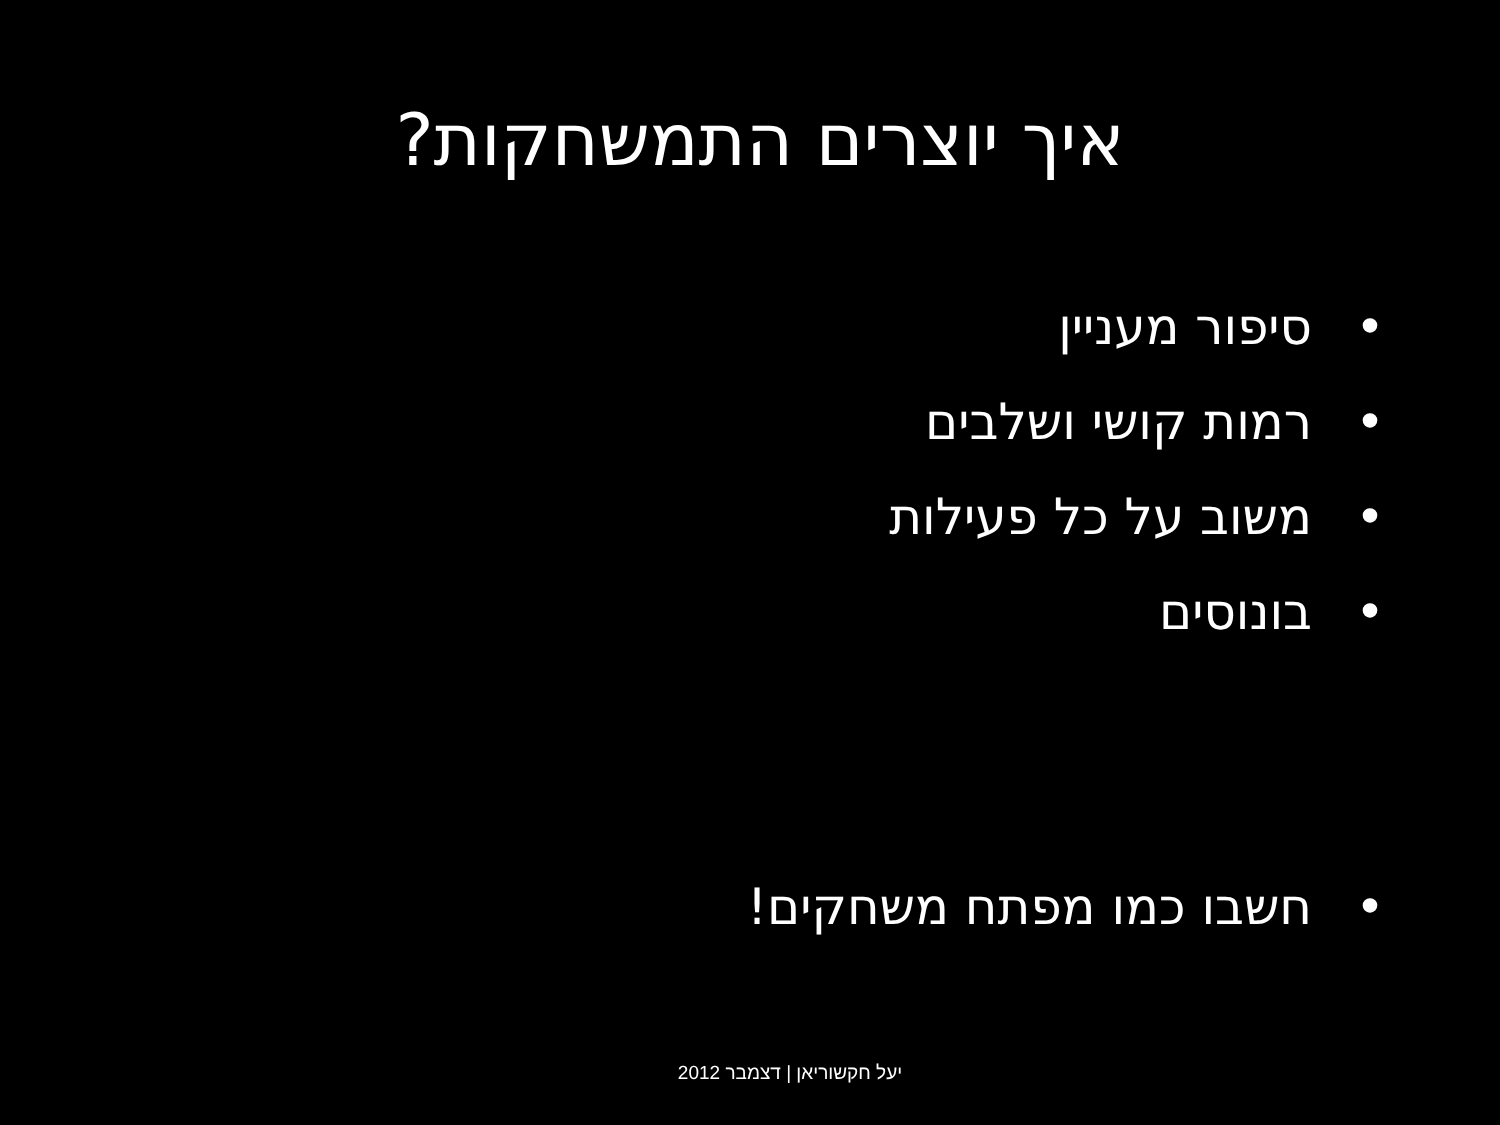איך יוצרים התמשחקות?
• סיפור מעניין
• רמות קושי ושלבים
• משוב על כל פעילות
• בונוסים
• חשבו כמו מפתח משחקים!
יעל חקשוריאן | דצמבר 2012